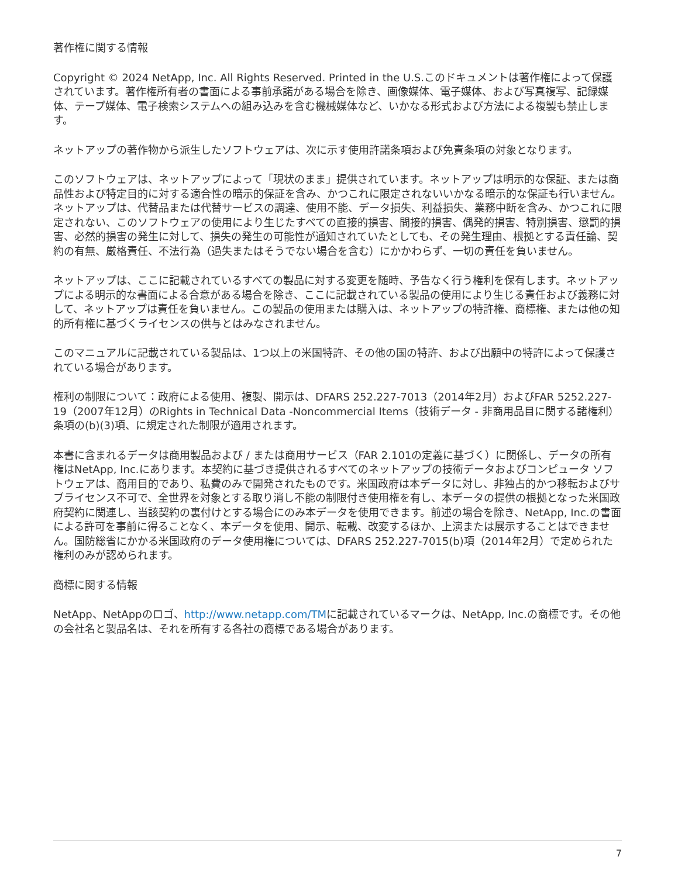著作権に関する情報
Copyright © 2024 NetApp, Inc. All Rights Reserved. Printed in the U.S.このドキュメントは著作権によって保護されています。著作権所有者の書面による事前承諾がある場合を除き、画像媒体、電子媒体、および写真複写、記録媒体、テープ媒体、電子検索システムへの組み込みを含む機械媒体など、いかなる形式および方法による複製も禁止します。
ネットアップの著作物から派生したソフトウェアは、次に示す使用許諾条項および免責条項の対象となります。
このソフトウェアは、ネットアップによって「現状のまま」提供されています。ネットアップは明示的な保証、または商品性および特定目的に対する適合性の暗示的保証を含み、かつこれに限定されないいかなる暗示的な保証も行いません。ネットアップは、代替品または代替サービスの調達、使用不能、データ損失、利益損失、業務中断を含み、かつこれに限定されない、このソフトウェアの使用により生じたすべての直接的損害、間接的損害、偶発的損害、特別損害、懲罰的損害、必然的損害の発生に対して、損失の発生の可能性が通知されていたとしても、その発生理由、根拠とする責任論、契約の有無、厳格責任、不法行為（過失またはそうでない場合を含む）にかかわらず、一切の責任を負いません。
ネットアップは、ここに記載されているすべての製品に対する変更を随時、予告なく行う権利を保有します。ネットアップによる明示的な書面による合意がある場合を除き、ここに記載されている製品の使用により生じる責任および義務に対して、ネットアップは責任を負いません。この製品の使用または購入は、ネットアップの特許権、商標権、または他の知的所有権に基づくライセンスの供与とはみなされません。
このマニュアルに記載されている製品は、1つ以上の米国特許、その他の国の特許、および出願中の特許によって保護されている場合があります。
権利の制限について：政府による使用、複製、開示は、DFARS 252.227-7013（2014年2月）およびFAR 5252.227-19（2007年12月）のRights in Technical Data -Noncommercial Items（技術データ - 非商用品目に関する諸権利）条項の(b)(3)項、に規定された制限が適用されます。
本書に含まれるデータは商用製品および / または商用サービス（FAR 2.101の定義に基づく）に関係し、データの所有権はNetApp, Inc.にあります。本契約に基づき提供されるすべてのネットアップの技術データおよびコンピュータ ソフトウェアは、商用目的であり、私費のみで開発されたものです。米国政府は本データに対し、非独占的かつ移転およびサブライセンス不可で、全世界を対象とする取り消し不能の制限付き使用権を有し、本データの提供の根拠となった米国政府契約に関連し、当該契約の裏付けとする場合にのみ本データを使用できます。前述の場合を除き、NetApp, Inc.の書面による許可を事前に得ることなく、本データを使用、開示、転載、改変するほか、上演または展示することはできません。国防総省にかかる米国政府のデータ使用権については、DFARS 252.227-7015(b)項（2014年2月）で定められた権利のみが認められます。
商標に関する情報
NetApp、NetAppのロゴ、http://www.netapp.com/TMに記載されているマークは、NetApp, Inc.の商標です。その他の会社名と製品名は、それを所有する各社の商標である場合があります。
7